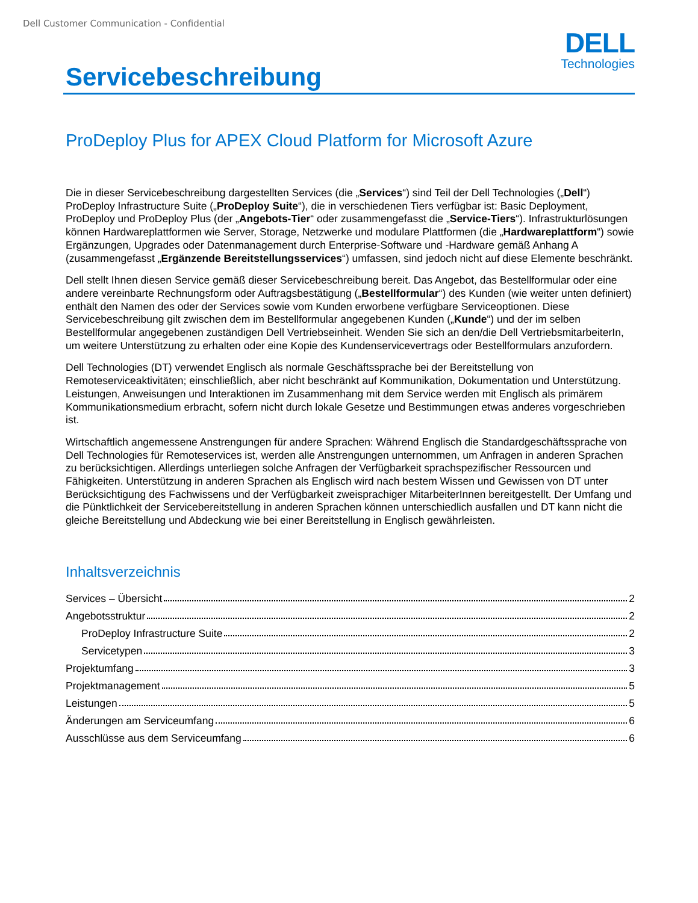Dell Customer Communication - Confidential
Servicebeschreibung
DELL
Technologies
ProDeploy Plus for APEX Cloud Platform for Microsoft Azure
Die in dieser Servicebeschreibung dargestellten Services (die „Services“) sind Teil der Dell Technologies („Dell“) ProDeploy Infrastructure Suite („ProDeploy Suite“), die in verschiedenen Tiers verfügbar ist: Basic Deployment, ProDeploy und ProDeploy Plus (der „Angebots-Tier“ oder zusammengefasst die „Service-Tiers“). Infrastrukturlösungen können Hardwareplattformen wie Server, Storage, Netzwerke und modulare Plattformen (die „Hardwareplattform“) sowie Ergänzungen, Upgrades oder Datenmanagement durch Enterprise-Software und -Hardware gemäß Anhang A (zusammengefasst „Ergänzende Bereitstellungsservices“) umfassen, sind jedoch nicht auf diese Elemente beschränkt.
Dell stellt Ihnen diesen Service gemäß dieser Servicebeschreibung bereit. Das Angebot, das Bestellformular oder eine andere vereinbarte Rechnungsform oder Auftragsbestätigung („Bestellformular“) des Kunden (wie weiter unten definiert) enthält den Namen des oder der Services sowie vom Kunden erworbene verfügbare Serviceoptionen. Diese Servicebeschreibung gilt zwischen dem im Bestellformular angegebenen Kunden („Kunde“) und der im selben Bestellformular angegebenen zuständigen Dell Vertriebseinheit. Wenden Sie sich an den/die Dell VertriebsmitarbeiterIn, um weitere Unterstützung zu erhalten oder eine Kopie des Kundenservicevertrags oder Bestellformulars anzufordern.
Dell Technologies (DT) verwendet Englisch als normale Geschäftssprache bei der Bereitstellung von Remoteserviceaktivitäten; einschließlich, aber nicht beschränkt auf Kommunikation, Dokumentation und Unterstützung. Leistungen, Anweisungen und Interaktionen im Zusammenhang mit dem Service werden mit Englisch als primärem Kommunikationsmedium erbracht, sofern nicht durch lokale Gesetze und Bestimmungen etwas anderes vorgeschrieben ist.
Wirtschaftlich angemessene Anstrengungen für andere Sprachen: Während Englisch die Standardgeschäftssprache von Dell Technologies für Remoteservices ist, werden alle Anstrengungen unternommen, um Anfragen in anderen Sprachen zu berücksichtigen. Allerdings unterliegen solche Anfragen der Verfügbarkeit sprachspezifischer Ressourcen und Fähigkeiten. Unterstützung in anderen Sprachen als Englisch wird nach bestem Wissen und Gewissen von DT unter Berücksichtigung des Fachwissens und der Verfügbarkeit zweisprachiger MitarbeiterInnen bereitgestellt. Der Umfang und die Pünktlichkeit der Servicebereitstellung in anderen Sprachen können unterschiedlich ausfallen und DT kann nicht die gleiche Bereitstellung und Abdeckung wie bei einer Bereitstellung in Englisch gewährleisten.
Inhaltsverzeichnis
Services – Übersicht 2
Angebotsstruktur 2
ProDeploy Infrastructure Suite 2
Servicetypen 3
Projektumfang 3
Projektmanagement 5
Leistungen 5
Änderungen am Serviceumfang 6
Ausschlüsse aus dem Serviceumfang 6